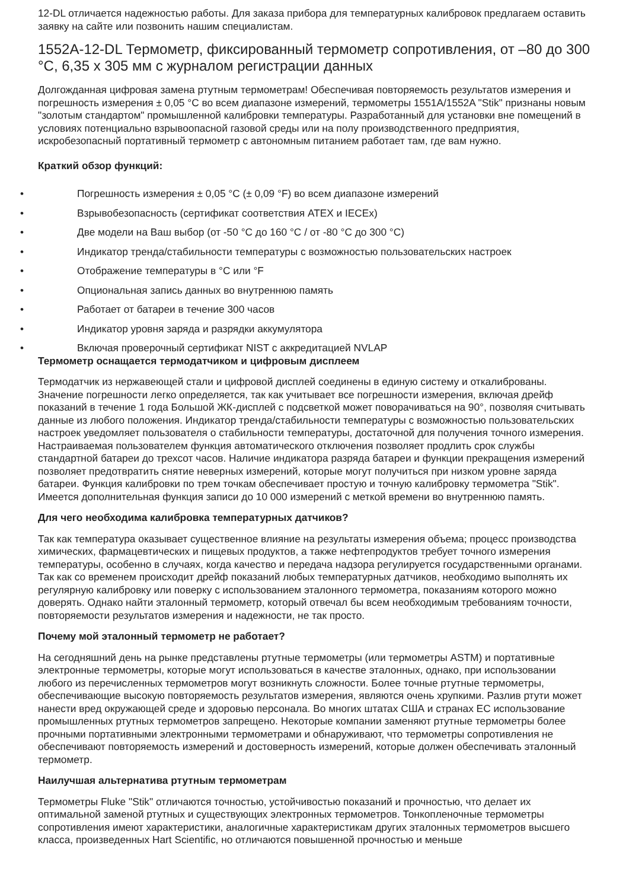12-DL отличается надежностью работы. Для заказа прибора для температурных калибровок предлагаем оставить заявку на сайте или позвонить нашим специалистам.
1552A-12-DL Термометр, фиксированный термометр сопротивления, от –80 до 300 °C, 6,35 x 305 мм с журналом регистрации данных
Долгожданная цифровая замена ртутным термометрам! Обеспечивая повторяемость результатов измерения и погрешность измерения ± 0,05 °C во всем диапазоне измерений, термометры 1551A/1552A "Stik" признаны новым "золотым стандартом" промышленной калибровки температуры. Разработанный для установки вне помещений в условиях потенциально взрывоопасной газовой среды или на полу производственного предприятия, искробезопасный портативный термометр с автономным питанием работает там, где вам нужно.
Краткий обзор функций:
• Погрешность измерения ± 0,05 °C (± 0,09 °F) во всем диапазоне измерений
• Взрывобезопасность (сертификат соответствия ATEX и IECEx)
• Две модели на Ваш выбор (от -50 °C до 160 °C / от -80 °C до 300 °C)
• Индикатор тренда/стабильности температуры с возможностью пользовательских настроек
• Отображение температуры в °C или °F
• Опциональная запись данных во внутреннюю память
• Работает от батареи в течение 300 часов
• Индикатор уровня заряда и разрядки аккумулятора
• Включая проверочный сертификат NIST с аккредитацией NVLAP
Термометр оснащается термодатчиком и цифровым дисплеем
Термодатчик из нержавеющей стали и цифровой дисплей соединены в единую систему и откалиброваны. Значение погрешности легко определяется, так как учитывает все погрешности измерения, включая дрейф показаний в течение 1 года Большой ЖК-дисплей с подсветкой может поворачиваться на 90°, позволяя считывать данные из любого положения. Индикатор тренда/стабильности температуры с возможностью пользовательских настроек уведомляет пользователя о стабильности температуры, достаточной для получения точного измерения. Настраиваемая пользователем функция автоматического отключения позволяет продлить срок службы стандартной батареи до трехсот часов. Наличие индикатора разряда батареи и функции прекращения измерений позволяет предотвратить снятие неверных измерений, которые могут получиться при низком уровне заряда батареи. Функция калибровки по трем точкам обеспечивает простую и точную калибровку термометра "Stik". Имеется дополнительная функция записи до 10 000 измерений с меткой времени во внутреннюю память.
Для чего необходима калибровка температурных датчиков?
Так как температура оказывает существенное влияние на результаты измерения объема; процесс производства химических, фармацевтических и пищевых продуктов, а также нефтепродуктов требует точного измерения температуры, особенно в случаях, когда качество и передача надзора регулируется государственными органами. Так как со временем происходит дрейф показаний любых температурных датчиков, необходимо выполнять их регулярную калибровку или поверку с использованием эталонного термометра, показаниям которого можно доверять. Однако найти эталонный термометр, который отвечал бы всем необходимым требованиям точности, повторяемости результатов измерения и надежности, не так просто.
Почему мой эталонный термометр не работает?
На сегодняшний день на рынке представлены ртутные термометры (или термометры ASTM) и портативные электронные термометры, которые могут использоваться в качестве эталонных, однако, при использовании любого из перечисленных термометров могут возникнуть сложности. Более точные ртутные термометры, обеспечивающие высокую повторяемость результатов измерения, являются очень хрупкими. Разлив ртути может нанести вред окружающей среде и здоровью персонала. Во многих штатах США и странах ЕС использование промышленных ртутных термометров запрещено. Некоторые компании заменяют ртутные термометры более прочными портативными электронными термометрами и обнаруживают, что термометры сопротивления не обеспечивают повторяемость измерений и достоверность измерений, которые должен обеспечивать эталонный термометр.
Наилучшая альтернатива ртутным термометрам
Термометры Fluke "Stik" отличаются точностью, устойчивостью показаний и прочностью, что делает их оптимальной заменой ртутных и существующих электронных термометров. Тонкопленочные термометры сопротивления имеют характеристики, аналогичные характеристикам других эталонных термометров высшего класса, произведенных Hart Scientific, но отличаются повышенной прочностью и меньше